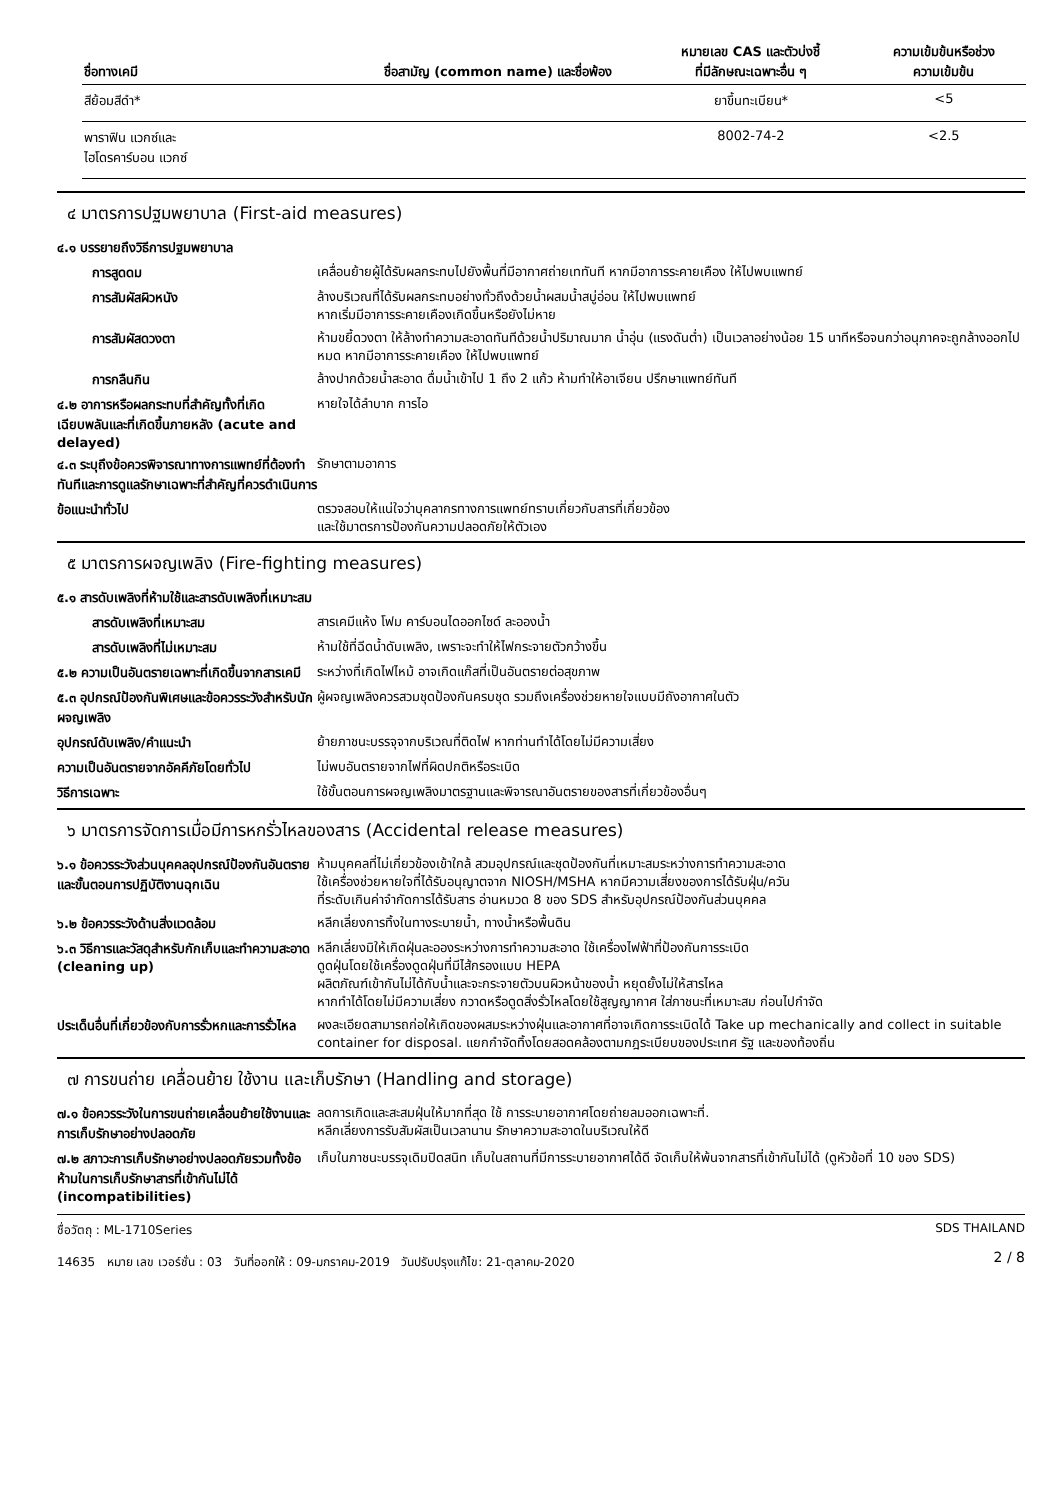| ชื่อทางเคมี | ชื่อสามัญ (common name) และชื่อพ้อง | หมายเลข CAS และตัวบ่งชี้ ที่มีลักษณะเฉพาะอื่น ๆ | ความเข้มข้นหรือช่วง ความเข้มข้น |
| --- | --- | --- | --- |
| สีย้อมสีดำ* | | ยาขึ้นทะเบียน* | <5 |
| พาราฟิน แวกซ์และ ไฮโดรคาร์บอน แวกซ์ | | 8002-74-2 | <2.5 |
๔ มาตรการปฐมพยาบาล (First-aid measures)
๔.๑ บรรยายถึงวิธีการปฐมพยาบาล
การสูดดม
เคลื่อนย้ายผู้ได้รับผลกระทบไปยังพื้นที่มีอากาศถ่ายเททันที หากมีอาการระคายเคือง ให้ไปพบแพทย์
การสัมผัสผิวหนัง
ล้างบริเวณที่ได้รับผลกระทบอย่างทั่วถึงด้วยน้ำผสมน้ำสบู่อ่อน ให้ไปพบแพทย์
หากเริ่มมีอาการระคายเคืองเกิดขึ้นหรือยังไม่หาย
การสัมผัสดวงตา
ห้ามขยี้ดวงตา ให้ล้างทำความสะอาดทันทีด้วยน้ำปริมาณมาก น้ำอุ่น (แรงดันต่ำ) เป็นเวลาอย่างน้อย 15 นาทีหรือจนกว่าอนุภาคจะถูกล้างออกไปหมด หากมีอาการระคายเคือง ให้ไปพบแพทย์
การกลืนกิน
ล้างปากด้วยน้ำสะอาด ดื่มน้ำเข้าไป 1 ถึง 2 แก้ว ห้ามทำให้อาเจียน ปรึกษาแพทย์ทันที
๔.๒ อาการหรือผลกระทบที่สำคัญทั้งที่เกิดเฉียบพลันและที่เกิดขึ้นภายหลัง (acute and delayed)
หายใจได้ลำบาก การไอ
๔.๓ ระบุถึงข้อควรพิจารณาทางการแพทย์ที่ต้องทำทันทีและการดูแลรักษาเฉพาะที่สำคัญที่ควรดำเนินการ
รักษาตามอาการ
ข้อแนะนำทั่วไป
ตรวจสอบให้แน่ใจว่าบุคลากรทางการแพทย์ทราบเกี่ยวกับสารที่เกี่ยวข้อง
และใช้มาตรการป้องกันความปลอดภัยให้ตัวเอง
๕ มาตรการผจญเพลิง (Fire-fighting measures)
๕.๑ สารดับเพลิงที่ห้ามใช้และสารดับเพลิงที่เหมาะสม
สารดับเพลิงที่เหมาะสม
สารเคมีแห้ง โฟม คาร์บอนไดออกไซด์ ละอองน้ำ
สารดับเพลิงที่ไม่เหมาะสม
ห้ามใช้ที่ฉีดน้ำดับเพลิง, เพราะจะทำให้ไฟกระจายตัวกว้างขึ้น
๕.๒ ความเป็นอันตรายเฉพาะที่เกิดขึ้นจากสารเคมี
ระหว่างที่เกิดไฟไหม้ อาจเกิดแก๊สที่เป็นอันตรายต่อสุขภาพ
๕.๓ อุปกรณ์ป้องกันพิเศษและข้อควรระวังสำหรับนักผจญเพลิง
ผู้ผจญเพลิงควรสวมชุดป้องกันครบชุด รวมถึงเครื่องช่วยหายใจแบบมีถังอากาศในตัว
อุปกรณ์ดับเพลิง/คำแนะนำ
ย้ายภาชนะบรรจุจากบริเวณที่ติดไฟ หากท่านทำได้โดยไม่มีความเสี่ยง
ความเป็นอันตรายจากอัคคีภัยโดยทั่วไป
ไม่พบอันตรายจากไฟที่ผิดปกติหรือระเบิด
วิธีการเฉพาะ
ใช้ขั้นตอนการผจญเพลิงมาตรฐานและพิจารณาอันตรายของสารที่เกี่ยวข้องอื่นๆ
๖ มาตรการจัดการเมื่อมีการหกรั่วไหลของสาร (Accidental release measures)
๖.๑ ข้อควรระวังส่วนบุคคลอุปกรณ์ป้องกันอันตรายและขั้นตอนการปฏิบัติงานฉุกเฉิน
ห้ามบุคคลที่ไม่เกี่ยวข้องเข้าใกล้ สวมอุปกรณ์และชุดป้องกันที่เหมาะสมระหว่างการทำความสะอาด
ใช้เครื่องช่วยหายใจที่ได้รับอนุญาตจาก NIOSH/MSHA หากมีความเสี่ยงของการได้รับฝุ่น/ควัน
ที่ระดับเกินค่าจำกัดการได้รับสาร อ่านหมวด 8 ของ SDS สำหรับอุปกรณ์ป้องกันส่วนบุคคล
๖.๒ ข้อควรระวังด้านสิ่งแวดล้อม
หลีกเลี่ยงการทิ้งในทางระบายน้ำ, ทางน้ำหรือพื้นดิน
๖.๓ วิธีการและวัสดุสำหรับกักเก็บและทำความสะอาด (cleaning up)
หลีกเลี่ยงมิให้เกิดฝุ่นละอองระหว่างการทำความสะอาด ใช้เครื่องไฟฟ้าที่ป้องกันการระเบิด
ดูดฝุ่นโดยใช้เครื่องดูดฝุ่นที่มีไส้กรองแบบ HEPA
ผลิตภัณฑ์เข้ากันไม่ได้กับน้ำและจะกระจายตัวบนผิวหน้าของน้ำ หยุดยั้งไม่ให้สารไหล
หากทำได้โดยไม่มีความเสี่ยง กวาดหรือดูดสิ่งรั่วไหลโดยใช้สูญญากาศ ใส่ภาชนะที่เหมาะสม ก่อนไปกำจัด
ประเด็นอื่นที่เกี่ยวข้องกับการรั่วหกและการรั่วไหล
ผงละเอียดสามารถก่อให้เกิดของผสมระหว่างฝุ่นและอากาศที่อาจเกิดการระเบิดได้ Take up mechanically and collect in suitable container for disposal. แยกกำจัดทิ้งโดยสอดคล้องตามกฎระเบียบของประเทศ รัฐ และของท้องถิ่น
๗ การขนถ่าย เคลื่อนย้าย ใช้งาน และเก็บรักษา (Handling and storage)
๗.๑ ข้อควรระวังในการขนถ่ายเคลื่อนย้ายใช้งานและการเก็บรักษาอย่างปลอดภัย
ลดการเกิดและสะสมฝุ่นให้มากที่สุด ใช้ การระบายอากาศโดยถ่ายลมออกเฉพาะที่.
หลีกเลี่ยงการรับสัมผัสเป็นเวลานาน รักษาความสะอาดในบริเวณให้ดี
๗.๒ สภาวะการเก็บรักษาอย่างปลอดภัยรวมทั้งข้อห้ามในการเก็บรักษาสารที่เข้ากันไม่ได้ (incompatibilities)
เก็บในภาชนะบรรจุเดิมปิดสนิท เก็บในสถานที่มีการระบายอากาศได้ดี จัดเก็บให้พ้นจากสารที่เข้ากันไม่ได้ (ดูหัวข้อที่ 10 ของ SDS)
ชื่อวัตถุ : ML-1710Series
14635 หมาย เลข เวอร์ชั่น : 03 วันที่ออกให้ : 09-มกราคม-2019 วันปรับปรุงแก้ไข: 21-ตุลาคม-2020
SDS THAILAND
2 / 8